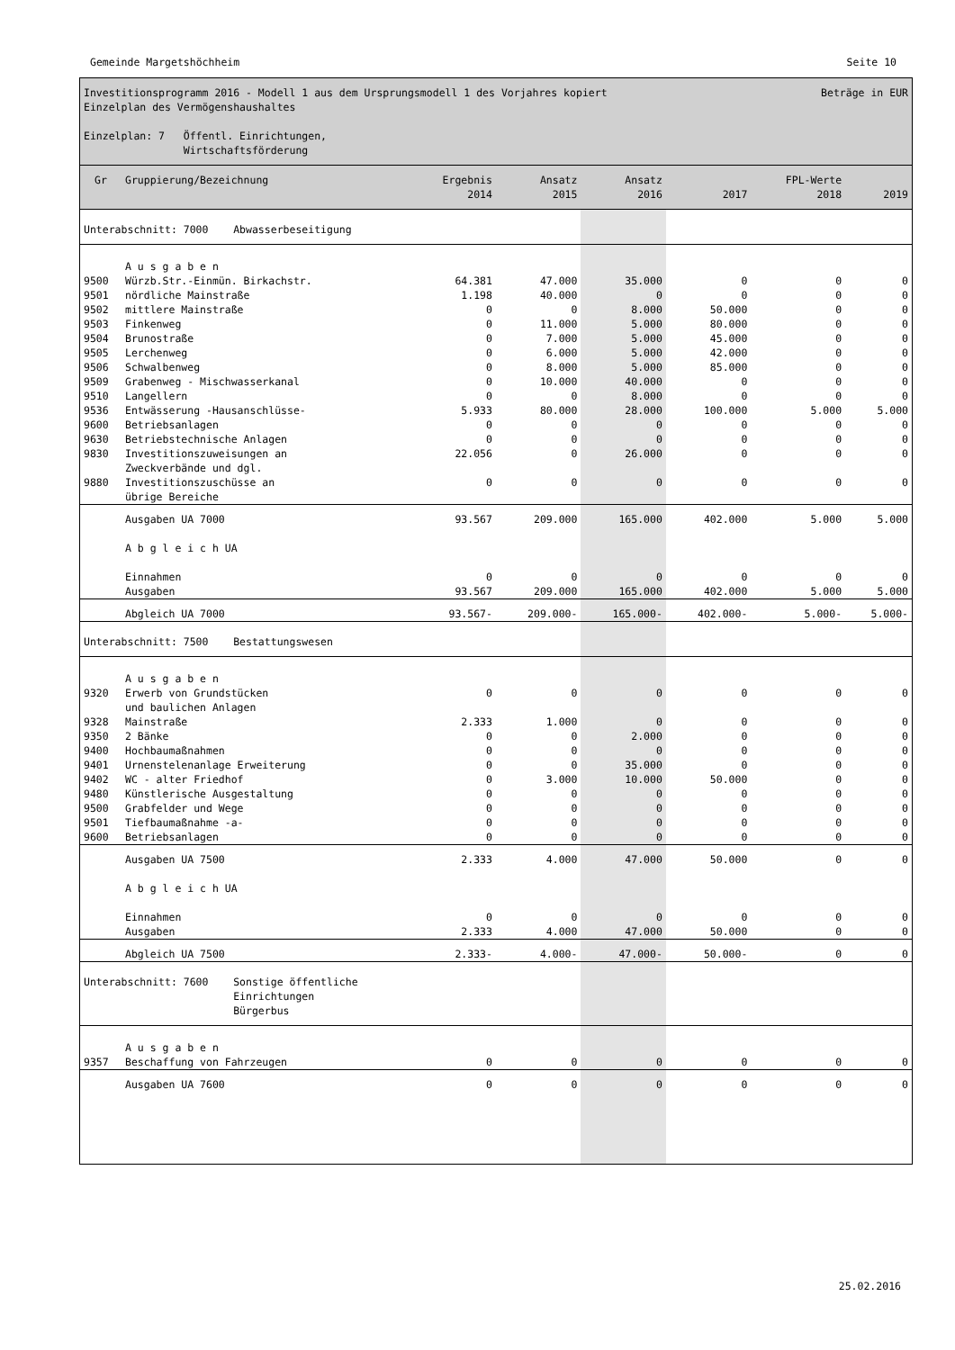Gemeinde Margetshöchheim Seite 10
Investitionsprogramm 2016 - Modell 1 aus dem Ursprungsmodell 1 des Vorjahres kopiert Beträge in EUR
Einzelplan des Vermögenshaushaltes
Einzelplan: 7 Öffentl. Einrichtungen,
Wirtschaftsförderung
| Gr | Gruppierung/Bezeichnung | Ergebnis 2014 | Ansatz 2015 | Ansatz 2016 | 2017 | FPL-Werte 2018 | 2019 |
| --- | --- | --- | --- | --- | --- | --- | --- |
| Unterabschnitt: 7000 Abwasserbeseitigung | | | | | | | |
| | A u s g a b e n | | | | | | |
| 9500 | Würzb.Str.-Einmün. Birkachstr. | 64.381 | 47.000 | 35.000 | 0 | 0 | 0 |
| 9501 | nördliche Mainstraße | 1.198 | 40.000 | 0 | 0 | 0 | 0 |
| 9502 | mittlere Mainstraße | 0 | 0 | 8.000 | 50.000 | 0 | 0 |
| 9503 | Finkenweg | 0 | 11.000 | 5.000 | 80.000 | 0 | 0 |
| 9504 | Brunostraße | 0 | 7.000 | 5.000 | 45.000 | 0 | 0 |
| 9505 | Lerchenweg | 0 | 6.000 | 5.000 | 42.000 | 0 | 0 |
| 9506 | Schwalbenweg | 0 | 8.000 | 5.000 | 85.000 | 0 | 0 |
| 9509 | Grabenweg - Mischwasserkanal | 0 | 10.000 | 40.000 | 0 | 0 | 0 |
| 9510 | Langellern | 0 | 0 | 8.000 | 0 | 0 | 0 |
| 9536 | Entwässerung -Hausanschlüsse- | 5.933 | 80.000 | 28.000 | 100.000 | 5.000 | 5.000 |
| 9600 | Betriebsanlagen | 0 | 0 | 0 | 0 | 0 | 0 |
| 9630 | Betriebstechnische Anlagen | 0 | 0 | 0 | 0 | 0 | 0 |
| 9830 | Investitionszuweisungen an Zweckverbände und dgl. | 22.056 | 0 | 26.000 | 0 | 0 | 0 |
| 9880 | Investitionszuschüsse an übrige Bereiche | 0 | 0 | 0 | 0 | 0 | 0 |
| | Ausgaben UA 7000 | 93.567 | 209.000 | 165.000 | 402.000 | 5.000 | 5.000 |
| | A b g l e i c h UA | | | | | | |
| | Einnahmen | 0 | 0 | 0 | 0 | 0 | 0 |
| | Ausgaben | 93.567 | 209.000 | 165.000 | 402.000 | 5.000 | 5.000 |
| | Abgleich UA 7000 | 93.567- | 209.000- | 165.000- | 402.000- | 5.000- | 5.000- |
| Unterabschnitt: 7500 Bestattungswesen | | | | | | | |
| | A u s g a b e n | | | | | | |
| 9320 | Erwerb von Grundstücken und baulichen Anlagen | 0 | 0 | 0 | 0 | 0 | 0 |
| 9328 | Mainstraße | 2.333 | 1.000 | 0 | 0 | 0 | 0 |
| 9350 | 2 Bänke | 0 | 0 | 2.000 | 0 | 0 | 0 |
| 9400 | Hochbaumaßnahmen | 0 | 0 | 0 | 0 | 0 | 0 |
| 9401 | Urnenstelenanlage Erweiterung | 0 | 0 | 35.000 | 0 | 0 | 0 |
| 9402 | WC - alter Friedhof | 0 | 3.000 | 10.000 | 50.000 | 0 | 0 |
| 9480 | Künstlerische Ausgestaltung | 0 | 0 | 0 | 0 | 0 | 0 |
| 9500 | Grabfelder und Wege | 0 | 0 | 0 | 0 | 0 | 0 |
| 9501 | Tiefbaumaßnahme -a- | 0 | 0 | 0 | 0 | 0 | 0 |
| 9600 | Betriebsanlagen | 0 | 0 | 0 | 0 | 0 | 0 |
| | Ausgaben UA 7500 | 2.333 | 4.000 | 47.000 | 50.000 | 0 | 0 |
| | A b g l e i c h UA | | | | | | |
| | Einnahmen | 0 | 0 | 0 | 0 | 0 | 0 |
| | Ausgaben | 2.333 | 4.000 | 47.000 | 50.000 | 0 | 0 |
| | Abgleich UA 7500 | 2.333- | 4.000- | 47.000- | 50.000- | 0 | 0 |
| Unterabschnitt: 7600 Sonstige öffentliche Einrichtungen Bürgerbus | | | | | | | |
| | A u s g a b e n | | | | | | |
| 9357 | Beschaffung von Fahrzeugen | 0 | 0 | 0 | 0 | 0 | 0 |
| | Ausgaben UA 7600 | 0 | 0 | 0 | 0 | 0 | 0 |
25.02.2016